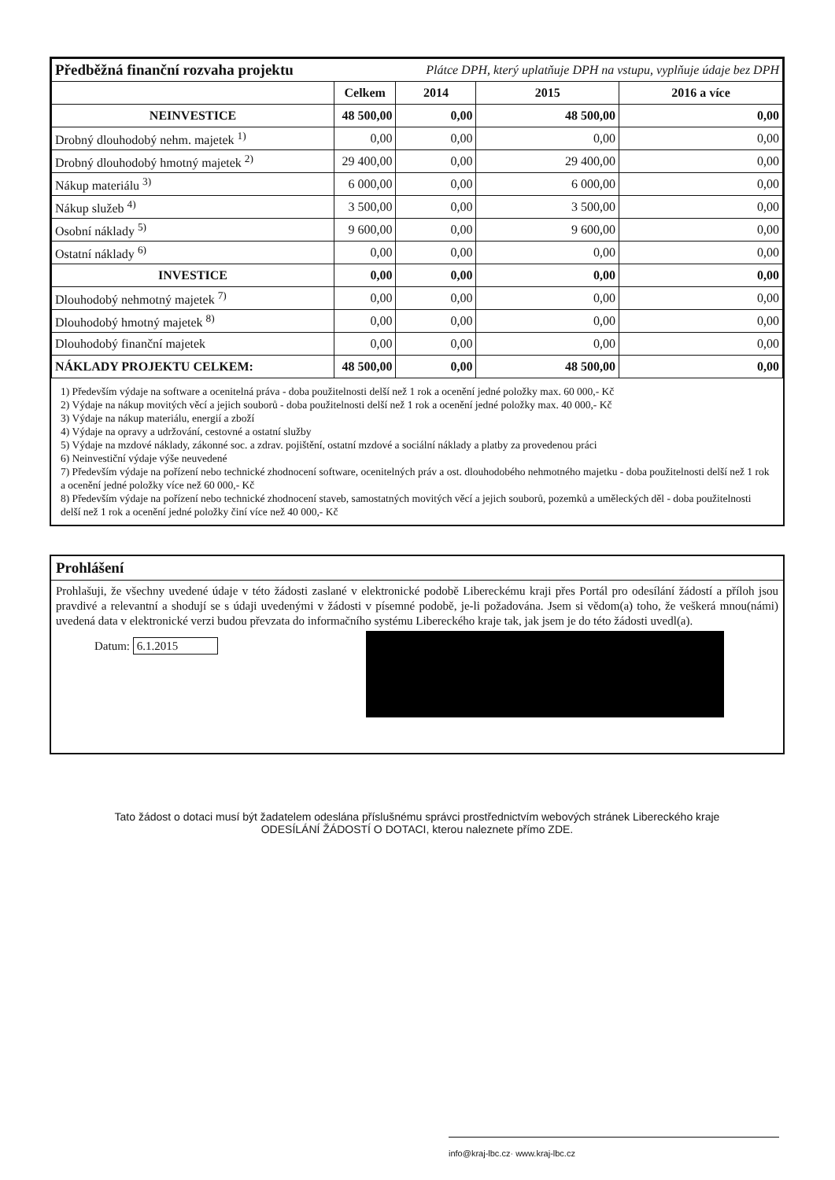| Předběžná finanční rozvaha projektu | | Plátce DPH, který uplatňuje DPH na vstupu, vyplňuje údaje bez DPH | | |
| | Celkem | 2014 | 2015 | 2016 a více |
| NEINVESTICE | 48 500,00 | 0,00 | 48 500,00 | 0,00 |
| Drobný dlouhodobý nehm. majetek <sup>1)</sup> | 0,00 | 0,00 | 0,00 | 0,00 |
| Drobný dlouhodobý hmotný majetek <sup>2)</sup> | 29 400,00 | 0,00 | 29 400,00 | 0,00 |
| Nákup materiálu <sup>3)</sup> | 6 000,00 | 0,00 | 6 000,00 | 0,00 |
| Nákup služeb <sup>4)</sup> | 3 500,00 | 0,00 | 3 500,00 | 0,00 |
| Osobní náklady <sup>5)</sup> | 9 600,00 | 0,00 | 9 600,00 | 0,00 |
| Ostatní náklady <sup>6)</sup> | 0,00 | 0,00 | 0,00 | 0,00 |
| INVESTICE | 0,00 | 0,00 | 0,00 | 0,00 |
| Dlouhodobý nehmotný majetek <sup>7)</sup> | 0,00 | 0,00 | 0,00 | 0,00 |
| Dlouhodobý hmotný majetek <sup>8)</sup> | 0,00 | 0,00 | 0,00 | 0,00 |
| Dlouhodobý finanční majetek | 0,00 | 0,00 | 0,00 | 0,00 |
| NÁKLADY PROJEKTU CELKEM: | 48 500,00 | 0,00 | 48 500,00 | 0,00 |
1) Především výdaje na software a ocenitelná práva - doba použitelnosti delší než 1 rok a ocenění jedné položky max. 60 000,- Kč
2) Výdaje na nákup movitých věcí a jejich souborů - doba použitelnosti delší než 1 rok a ocenění jedné položky max. 40 000,- Kč
3) Výdaje na nákup materiálu, energií a zboží
4) Výdaje na opravy a udržování, cestovné a ostatní služby
5) Výdaje na mzdové náklady, zákonné soc. a zdrav. pojištění, ostatní mzdové a sociální náklady a platby za provedenou práci
6) Neinvestiční výdaje výše neuvedené
7) Především výdaje na pořízení nebo technické zhodnocení software, ocenitelných práv a ost. dlouhodobého nehmotného majetku - doba použitelnosti delší než 1 rok a ocenění jedné položky více než 60 000,- Kč
8) Především výdaje na pořízení nebo technické zhodnocení staveb, samostatných movitých věcí a jejich souborů, pozemků a uměleckých děl - doba použitelnosti delší než 1 rok a ocenění jedné položky činí více než 40 000,- Kč
Prohlášení
Prohlašuji, že všechny uvedené údaje v této žádosti zaslané v elektronické podobě Libereckému kraji přes Portál pro odesílání žádostí a příloh jsou pravdivé a relevantní a shodují se s údaji uvedenými v žádosti v písemné podobě, je-li požadována. Jsem si vědom(a) toho, že veškerá mnou(námi) uvedená data v elektronické verzi budou převzata do informačního systému Libereckého kraje tak, jak jsem je do této žádosti uvedl(a).
Datum: 6.1.2015
Tato žádost o dotaci musí být žadatelem odeslána příslušnému správci prostřednictvím webových stránek Libereckého kraje
ODESÍLÁNÍ ŽÁDOSTÍ O DOTACI, kterou naleznete přímo ZDE.
info@kraj-lbc.cz· www.kraj-lbc.cz